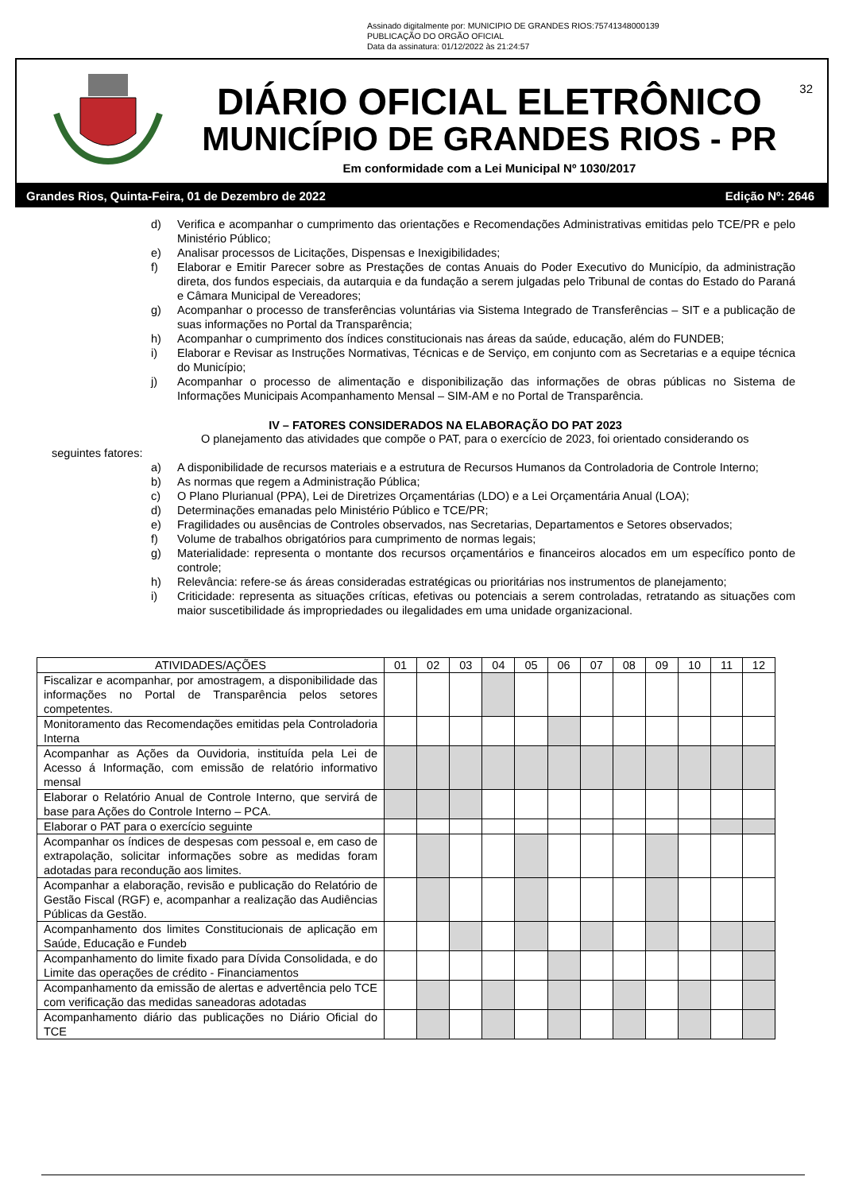Assinado digitalmente por: MUNICIPIO DE GRANDES RIOS:75741348000139
PUBLICAÇÃO DO ORGÃO OFICIAL
Data da assinatura: 01/12/2022 às 21:24:57
32
DIÁRIO OFICIAL ELETRÔNICO
MUNICÍPIO DE GRANDES RIOS - PR
Em conformidade com a Lei Municipal Nº 1030/2017
Grandes Rios, Quinta-Feira, 01 de Dezembro de 2022 Edição Nº: 2646
d) Verifica e acompanhar o cumprimento das orientações e Recomendações Administrativas emitidas pelo TCE/PR e pelo Ministério Público;
e) Analisar processos de Licitações, Dispensas e Inexigibilidades;
f) Elaborar e Emitir Parecer sobre as Prestações de contas Anuais do Poder Executivo do Município, da administração direta, dos fundos especiais, da autarquia e da fundação a serem julgadas pelo Tribunal de contas do Estado do Paraná e Câmara Municipal de Vereadores;
g) Acompanhar o processo de transferências voluntárias via Sistema Integrado de Transferências – SIT e a publicação de suas informações no Portal da Transparência;
h) Acompanhar o cumprimento dos índices constitucionais nas áreas da saúde, educação, além do FUNDEB;
i) Elaborar e Revisar as Instruções Normativas, Técnicas e de Serviço, em conjunto com as Secretarias e a equipe técnica do Município;
j) Acompanhar o processo de alimentação e disponibilização das informações de obras públicas no Sistema de Informações Municipais Acompanhamento Mensal – SIM-AM e no Portal de Transparência.
IV – FATORES CONSIDERADOS NA ELABORAÇÃO DO PAT 2023
O planejamento das atividades que compõe o PAT, para o exercício de 2023, foi orientado considerando os seguintes fatores:
a) A disponibilidade de recursos materiais e a estrutura de Recursos Humanos da Controladoria de Controle Interno;
b) As normas que regem a Administração Pública;
c) O Plano Plurianual (PPA), Lei de Diretrizes Orçamentárias (LDO) e a Lei Orçamentária Anual (LOA);
d) Determinações emanadas pelo Ministério Público e TCE/PR;
e) Fragilidades ou ausências de Controles observados, nas Secretarias, Departamentos e Setores observados;
f) Volume de trabalhos obrigatórios para cumprimento de normas legais;
g) Materialidade: representa o montante dos recursos orçamentários e financeiros alocados em um específico ponto de controle;
h) Relevância: refere-se ás áreas consideradas estratégicas ou prioritárias nos instrumentos de planejamento;
i) Criticidade: representa as situações críticas, efetivas ou potenciais a serem controladas, retratando as situações com maior suscetibilidade ás impropriedades ou ilegalidades em uma unidade organizacional.
| ATIVIDADES/AÇÕES | 01 | 02 | 03 | 04 | 05 | 06 | 07 | 08 | 09 | 10 | 11 | 12 |
| --- | --- | --- | --- | --- | --- | --- | --- | --- | --- | --- | --- | --- |
| Fiscalizar e acompanhar, por amostragem, a disponibilidade das informações no Portal de Transparência pelos setores competentes. | | | | | | | | | | | | |
| Monitoramento das Recomendações emitidas pela Controladoria Interna | | | | | | | | | | | | |
| Acompanhar as Ações da Ouvidoria, instituída pela Lei de Acesso á Informação, com emissão de relatório informativo mensal | | | | | | | | | | | | |
| Elaborar o Relatório Anual de Controle Interno, que servirá de base para Ações do Controle Interno – PCA. | | | | | | | | | | | | |
| Elaborar o PAT para o exercício seguinte | | | | | | | | | | | | |
| Acompanhar os índices de despesas com pessoal e, em caso de extrapolação, solicitar informações sobre as medidas foram adotadas para recondução aos limites. | | | | | | | | | | | | |
| Acompanhar a elaboração, revisão e publicação do Relatório de Gestão Fiscal (RGF) e, acompanhar a realização das Audiências Públicas da Gestão. | | | | | | | | | | | | |
| Acompanhamento dos limites Constitucionais de aplicação em Saúde, Educação e Fundeb | | | | | | | | | | | | |
| Acompanhamento do limite fixado para Dívida Consolidada, e do Limite das operações de crédito - Financiamentos | | | | | | | | | | | | |
| Acompanhamento da emissão de alertas e advertência pelo TCE com verificação das medidas saneadoras adotadas | | | | | | | | | | | | |
| Acompanhamento diário das publicações no Diário Oficial do TCE | | | | | | | | | | | | |